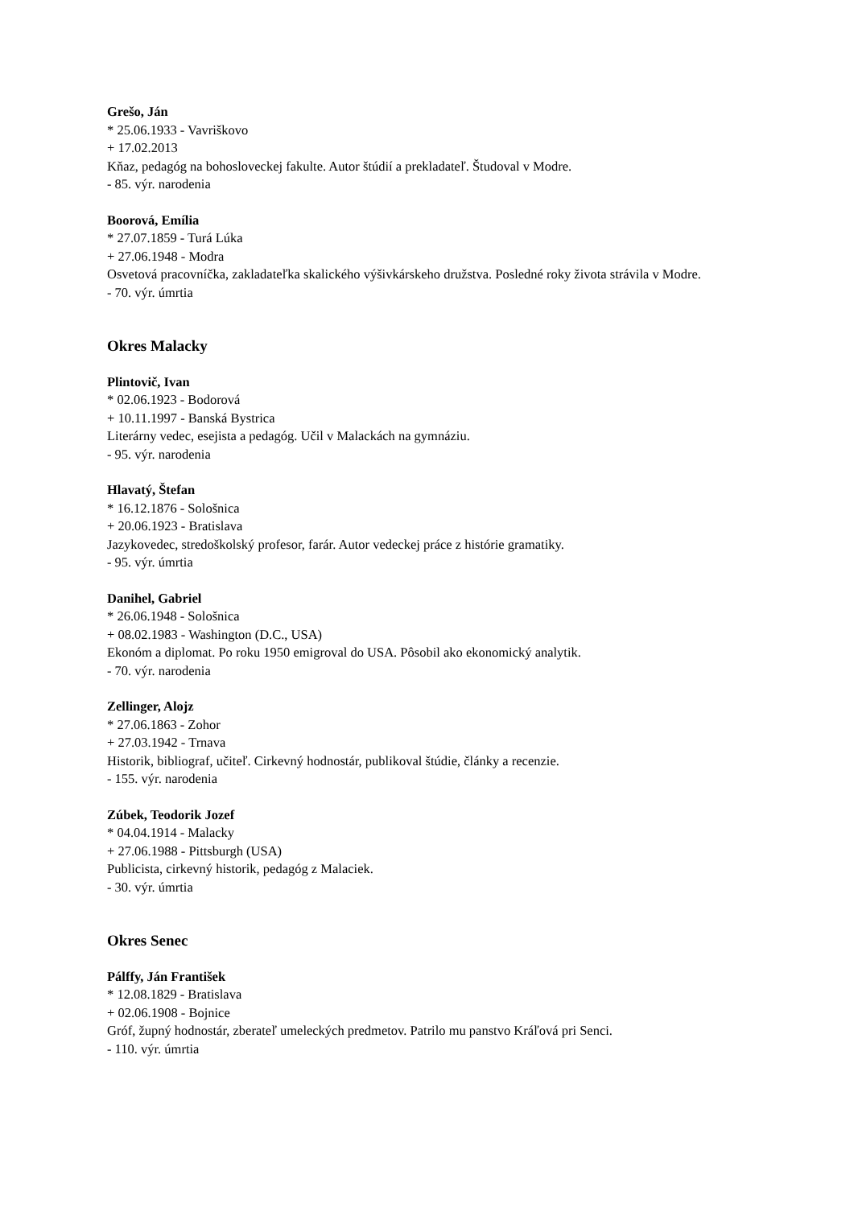Grešo, Ján
* 25.06.1933 - Vavriškovo
+ 17.02.2013
Kňaz, pedagóg na bohosloveckej fakulte. Autor štúdií a prekladateľ. Študoval v Modre.
- 85. výr. narodenia
Boorová, Emília
* 27.07.1859 - Turá Lúka
+ 27.06.1948 - Modra
Osvetová pracovníčka, zakladateľka skalického výšivkárskeho družstva. Posledné roky života strávila v Modre.
- 70. výr. úmrtia
Okres Malacky
Plintovič, Ivan
* 02.06.1923 - Bodorová
+ 10.11.1997 - Banská Bystrica
Literárny vedec, esejista a pedagóg. Učil v Malackách na gymnáziu.
- 95. výr. narodenia
Hlavatý, Štefan
* 16.12.1876 - Sološnica
+ 20.06.1923 - Bratislava
Jazykovedec, stredoškolský profesor, farár. Autor vedeckej práce z histórie gramatiky.
- 95. výr. úmrtia
Danihel, Gabriel
* 26.06.1948 - Sološnica
+ 08.02.1983 - Washington (D.C., USA)
Ekonóm a diplomat. Po roku 1950 emigroval do USA. Pôsobil ako ekonomický analytik.
- 70. výr. narodenia
Zellinger, Alojz
* 27.06.1863 - Zohor
+ 27.03.1942 - Trnava
Historik, bibliograf, učiteľ. Cirkevný hodnostár, publikoval štúdie, články a recenzie.
- 155. výr. narodenia
Zúbek, Teodorik Jozef
* 04.04.1914 - Malacky
+ 27.06.1988 - Pittsburgh (USA)
Publicista, cirkevný historik, pedagóg z Malaciek.
- 30. výr. úmrtia
Okres Senec
Pálffy, Ján František
* 12.08.1829 - Bratislava
+ 02.06.1908 - Bojnice
Gróf, župný hodnostár, zberateľ umeleckých predmetov. Patrilo mu panstvo Kráľová pri Senci.
- 110. výr. úmrtia